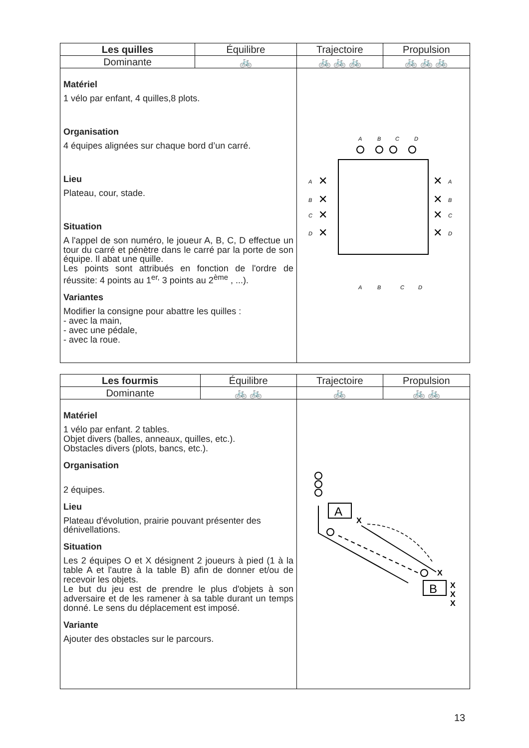| Les quilles | Équilibre | Trajectoire | Propulsion |
| --- | --- | --- | --- |
| Dominante | 🚲 | 🚲 🚲 🚲 | 🚲 🚲 🚲 |
| Matériel 1 vélo par enfant, 4 quilles,8 plots. Organisation 4 équipes alignées sur chaque bord d’un carré. Lieu Plateau, cour, stade. Situation A l'appel de son numéro, le joueur A, B, C, D effectue un tour du carré et pénètre dans le carré par la porte de son équipe. Il abat une quille. Les points sont attribués en fonction de l'ordre de réussite: 4 points au 1<sup>er,</sup> 3 points au 2<sup>ème</sup> , ...). Variantes Modifier la consigne pour abattre les quilles : - avec la main, - avec une pédale, - avec la roue. | | A B C D A B C D ✕ ✕ ✕ ✕ ✕ ✕ ✕ ✕ A B C D A B C D | |
| Les fourmis | Équilibre | Trajectoire | Propulsion |
| --- | --- | --- | --- |
| Dominante | 🚲 🚲 | 🚲 | 🚲 🚲 |
| Matériel 1 vélo par enfant. 2 tables. Objet divers (balles, anneaux, quilles, etc.). Obstacles divers (plots, bancs, etc.). Organisation 2 équipes. Lieu Plateau d'évolution, prairie pouvant présenter des dénivellations. Situation Les 2 équipes O et X désignent 2 joueurs à pied (1 à la table A et l'autre à la table B) afin de donner et/ou de recevoir les objets. Le but du jeu est de prendre le plus d'objets à son adversaire et de les ramener à sa table durant un temps donné. Le sens du déplacement est imposé. Variante Ajouter des obstacles sur le parcours. | | A X X B X X X | |
13